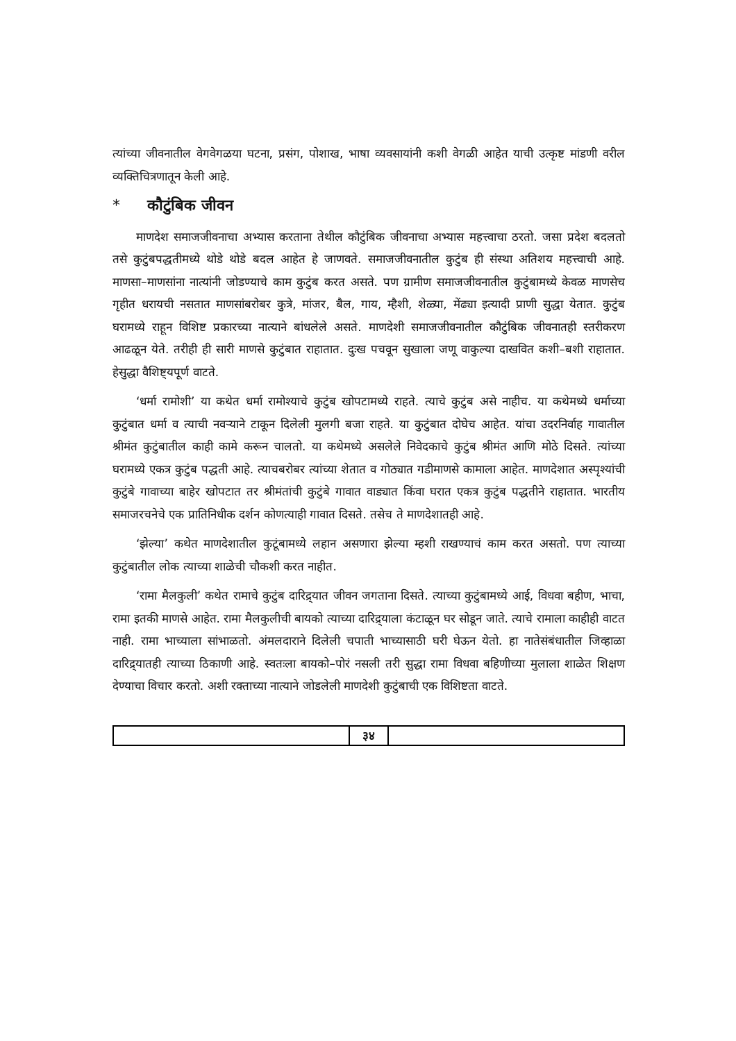त्यांच्या जीवनातील वेगवेगळया घटना, प्रसंग, पोशाख, भाषा व्यवसायांनी कशी वेगळी आहेत याची उत्कृष्ट मांडणी वरील व्यक्तिचित्रणातून केली आहे.
* कौटुंबिक जीवन
माणदेश समाजजीवनाचा अभ्यास करताना तेथील कौटुंबिक जीवनाचा अभ्यास महत्त्वाचा ठरतो. जसा प्रदेश बदलतो तसे कुटुंबपद्धतीमध्ये थोडे थोडे बदल आहेत हे जाणवते. समाजजीवनातील कुटुंब ही संस्था अतिशय महत्त्वाची आहे. माणसा–माणसांना नात्यांनी जोडण्याचे काम कुटुंब करत असते. पण ग्रामीण समाजजीवनातील कुटुंबामध्ये केवळ माणसेच गृहीत धरायची नसतात माणसांबरोबर कुत्रे, मांजर, बैल, गाय, म्हैशी, शेळ्या, मेंढ्या इत्यादी प्राणी सुद्धा येतात. कुटुंब घरामध्ये राहून विशिष्ट प्रकारच्या नात्याने बांधलेले असते. माणदेशी समाजजीवनातील कौटुंबिक जीवनातही स्तरीकरण आढळून येते. तरीही ही सारी माणसे कुटुंबात राहातात. दुःख पचवून सुखाला जणू वाकुल्या दाखवित कशी–बशी राहातात. हेसुद्धा वैशिष्ट्यपूर्ण वाटते.
‘धर्मा रामोशी’ या कथेत धर्मा रामोश्याचे कुटुंब खोपटामध्ये राहते. त्याचे कुटुंब असे नाहीच. या कथेमध्ये धर्माच्या कुटुंबात धर्मा व त्याची नवऱ्याने टाकून दिलेली मुलगी बजा राहते. या कुटुंबात दोघेच आहेत. यांचा उदरनिर्वाह गावातील श्रीमंत कुटुंबातील काही कामे करून चालतो. या कथेमध्ये असलेले निवेदकाचे कुटुंब श्रीमंत आणि मोठे दिसते. त्यांच्या घरामध्ये एकत्र कुटुंब पद्धती आहे. त्याचबरोबर त्यांच्या शेतात व गोठ्यात गडीमाणसे कामाला आहेत. माणदेशात अस्पृश्यांची कुटुंबे गावाच्या बाहेर खोपटात तर श्रीमंतांची कुटुंबे गावात वाड्यात किंवा घरात एकत्र कुटुंब पद्धतीने राहातात. भारतीय समाजरचनेचे एक प्रातिनिधीक दर्शन कोणत्याही गावात दिसते. तसेच ते माणदेशातही आहे.
‘झेल्या’ कथेत माणदेशातील कुटूंबामध्ये लहान असणारा झेल्या म्हशी राखण्याचं काम करत असतो. पण त्याच्या कुटुंबातील लोक त्याच्या शाळेची चौकशी करत नाहीत.
‘रामा मैलकुली’ कथेत रामाचे कुटुंब दारिद्र्यात जीवन जगताना दिसते. त्याच्या कुटुंबामध्ये आई, विधवा बहीण, भाचा, रामा इतकी माणसे आहेत. रामा मैलकुलीची बायको त्याच्या दारिद्र्याला कंटाळून घर सोडून जाते. त्याचे रामाला काहीही वाटत नाही. रामा भाच्याला सांभाळतो. अंमलदाराने दिलेली चपाती भाच्यासाठी घरी घेऊन येतो. हा नातेसंबंधातील जिव्हाळा दारिद्र्यातही त्याच्या ठिकाणी आहे. स्वतःला बायको–पोरं नसली तरी सुद्धा रामा विधवा बहिणीच्या मुलाला शाळेत शिक्षण देण्याचा विचार करतो. अशी रक्ताच्या नात्याने जोडलेली माणदेशी कुटुंबाची एक विशिष्टता वाटते.
३४